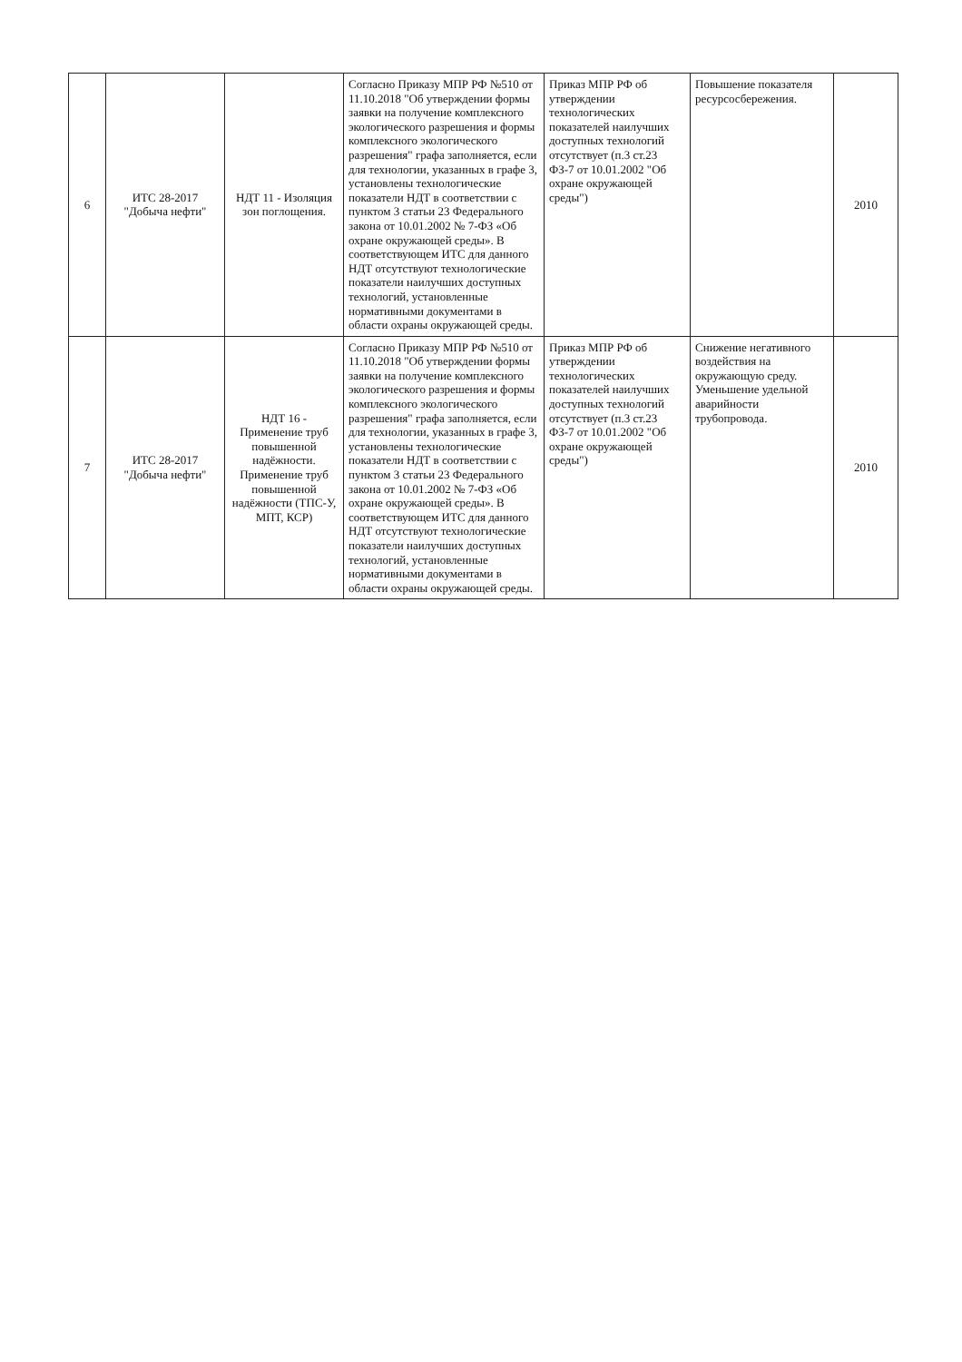| 6 | ИТС 28-2017 "Добыча нефти" | НДТ 11 - Изоляция зон поглощения. | Согласно Приказу МПР РФ №510 от 11.10.2018 "Об утверждении формы заявки на получение комплексного экологического разрешения и формы комплексного экологического разрешения" графа заполняется, если для технологии, указанных в графе 3, установлены технологические показатели НДТ в соответствии с пунктом 3 статьи 23 Федерального закона от 10.01.2002 № 7-ФЗ «Об охране окружающей среды». В соответствующем ИТС для данного НДТ отсутствуют технологические показатели наилучших доступных технологий, установленные нормативными документами в области охраны окружающей среды. | Приказ МПР РФ об утверждении технологических показателей наилучших доступных технологий отсутствует (п.3 ст.23 ФЗ-7 от 10.01.2002 "Об охране окружающей среды") | Повышение показателя ресурсосбережения. | 2010 |
| 7 | ИТС 28-2017 "Добыча нефти" | НДТ 16 - Применение труб повышенной надёжности. Применение труб повышенной надёжности (ТПС-У, МПТ, КСР) | Согласно Приказу МПР РФ №510 от 11.10.2018 "Об утверждении формы заявки на получение комплексного экологического разрешения и формы комплексного экологического разрешения" графа заполняется, если для технологии, указанных в графе 3, установлены технологические показатели НДТ в соответствии с пунктом 3 статьи 23 Федерального закона от 10.01.2002 № 7-ФЗ «Об охране окружающей среды». В соответствующем ИТС для данного НДТ отсутствуют технологические показатели наилучших доступных технологий, установленные нормативными документами в области охраны окружающей среды. | Приказ МПР РФ об утверждении технологических показателей наилучших доступных технологий отсутствует (п.3 ст.23 ФЗ-7 от 10.01.2002 "Об охране окружающей среды") | Снижение негативного воздействия на окружающую среду. Уменьшение удельной аварийности трубопровода. | 2010 |